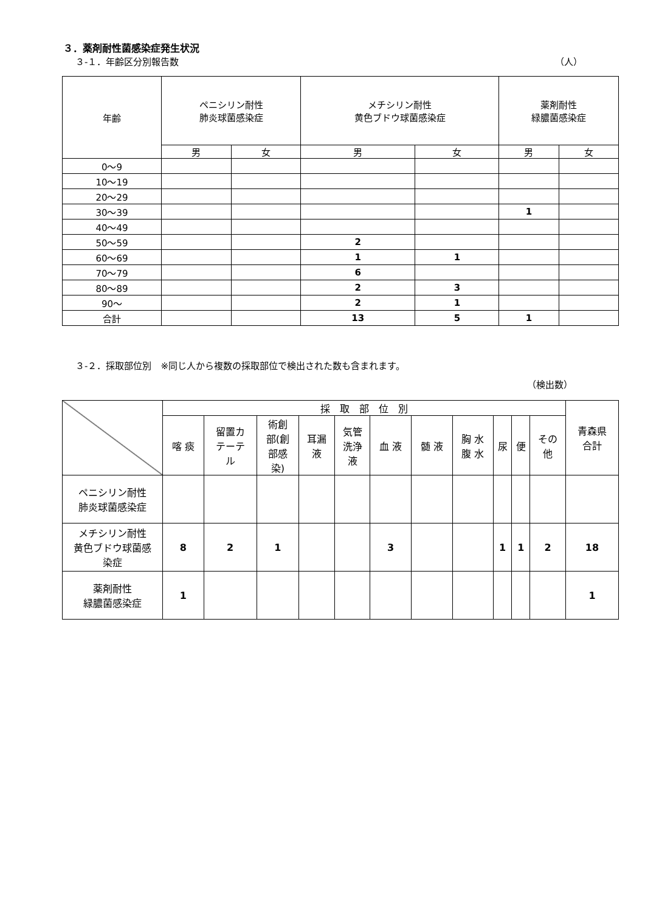３．薬剤耐性菌感染症発生状況
３-１．年齢区分別報告数 （人）
| 年齢 | ペニシリン耐性 肺炎球菌感染症 | | メチシリン耐性 黄色ブドウ球菌感染症 | | 薬剤耐性 緑膿菌感染症 | |
| --- | --- | --- | --- | --- | --- | --- |
| | 男 | 女 | 男 | 女 | 男 | 女 |
| 0～9 | | | | | | |
| 10～19 | | | | | | |
| 20～29 | | | | | | |
| 30～39 | | | | | 1 | |
| 40～49 | | | | | | |
| 50～59 | | | 2 | | | |
| 60～69 | | | 1 | 1 | | |
| 70～79 | | | 6 | | | |
| 80～89 | | | 2 | 3 | | |
| 90～ | | | 2 | 1 | | |
| 合計 | | | 13 | 5 | 1 | |
３-２．採取部位別　※同じ人から複数の採取部位で検出された数も含まれます。
（検出数）
| | 採 取 部 位 別 | | | | | | | | | | | 青森県 合計 |
| --- | --- | --- | --- | --- | --- | --- | --- | --- | --- | --- | --- | --- |
| | 喀 痰 | 留置カ テーテ ル | 術創 部(創 部感 染) | 耳漏 液 | 気管 洗浄 液 | 血 液 | 髄 液 | 胸 水 腹 水 | 尿 | 便 | その 他 | |
| ペニシリン耐性 肺炎球菌感染症 | | | | | | | | | | | | |
| メチシリン耐性 黄色ブドウ球菌感 染症 | 8 | 2 | 1 | | | 3 | | | 1 | 1 | 2 | 18 |
| 薬剤耐性 緑膿菌感染症 | 1 | | | | | | | | | | | 1 |